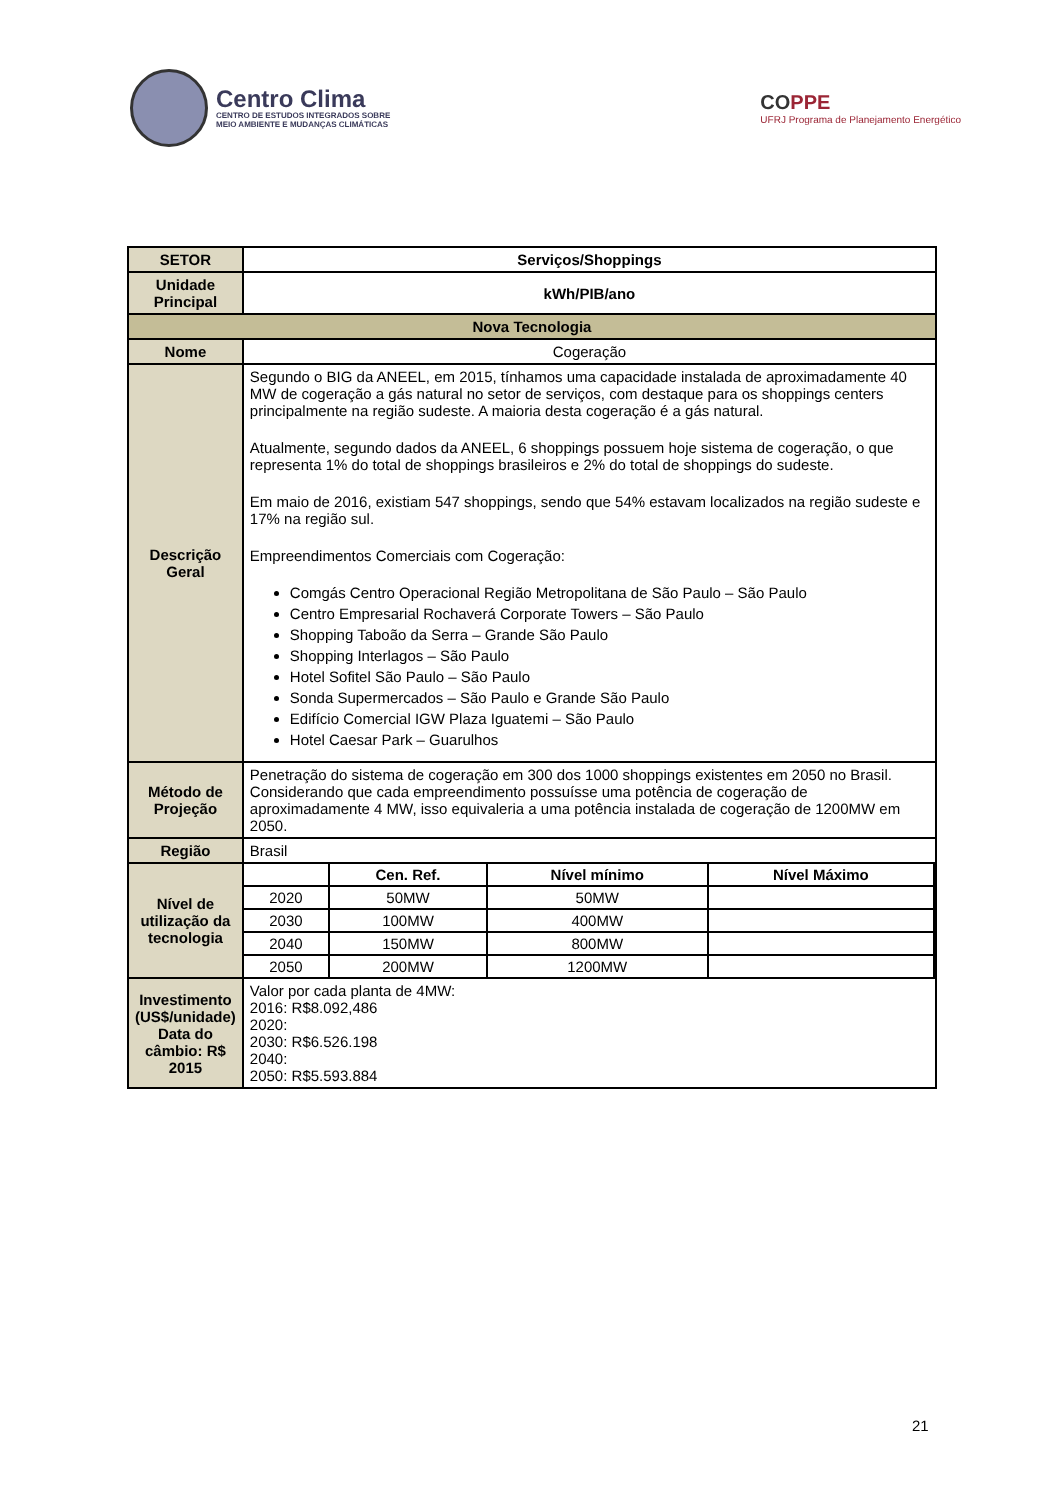Centro Clima
CENTRO DE ESTUDOS INTEGRADOS SOBRE
MEIO AMBIENTE E MUDANÇAS CLIMÁTICAS
COPPE
UFRJ Programa de Planejamento Energético
| SETOR | Serviços/Shoppings |
| Unidade Principal | kWh/PIB/ano |
| Nova Tecnologia | |
| Nome | Cogeração |
| Descrição Geral | Segundo o BIG da ANEEL, em 2015, tínhamos uma capacidade instalada de aproximadamente 40 MW de cogeração a gás natural no setor de serviços, com destaque para os shoppings centers principalmente na região sudeste. A maioria desta cogeração é a gás natural. Atualmente, segundo dados da ANEEL, 6 shoppings possuem hoje sistema de cogeração, o que representa 1% do total de shoppings brasileiros e 2% do total de shoppings do sudeste. Em maio de 2016, existiam 547 shoppings, sendo que 54% estavam localizados na região sudeste e 17% na região sul. Empreendimentos Comerciais com Cogeração: Comgás Centro Operacional Região Metropolitana de São Paulo – São Paulo Centro Empresarial Rochaverá Corporate Towers – São Paulo Shopping Taboão da Serra – Grande São Paulo Shopping Interlagos – São Paulo Hotel Sofitel São Paulo – São Paulo Sonda Supermercados – São Paulo e Grande São Paulo Edifício Comercial IGW Plaza Iguatemi – São Paulo Hotel Caesar Park – Guarulhos |
| Método de Projeção | Penetração do sistema de cogeração em 300 dos 1000 shoppings existentes em 2050 no Brasil. Considerando que cada empreendimento possuísse uma potência de cogeração de aproximadamente 4 MW, isso equivaleria a uma potência instalada de cogeração de 1200MW em 2050. |
| Região | Brasil |
| Nível de utilização da tecnologia | / / Cen. Ref. / Nível mínimo / Nível Máximo / / 2020 / 50MW / 50MW / / / 2030 / 100MW / 400MW / / / 2040 / 150MW / 800MW / / / 2050 / 200MW / 1200MW / / |
| Investimento (US$/unidade) Data do câmbio: R$ 2015 | Valor por cada planta de 4MW: 2016: R$8.092,486 2020: 2030: R$6.526.198 2040: 2050: R$5.593.884 |
21